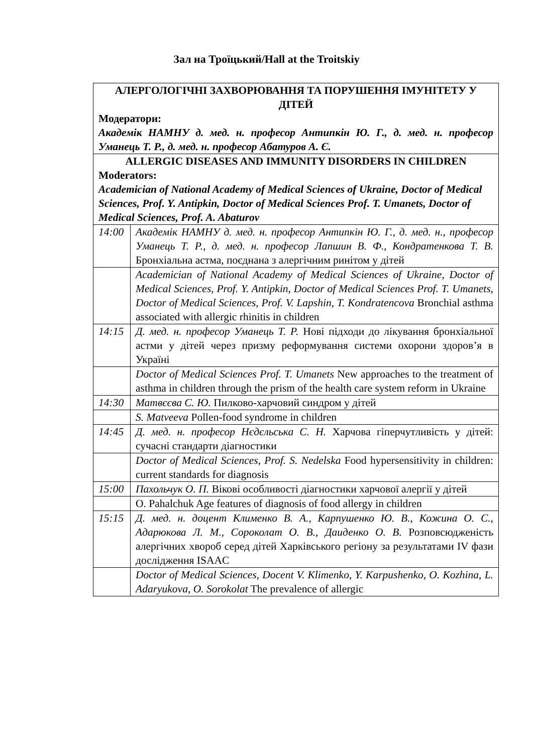Зал на Троїцький/Hall at the Troitskiy
| АЛЕРГОЛОГІЧНІ ЗАХВОРЮВАННЯ ТА ПОРУШЕННЯ ІМУНІТЕТУ У ДІТЕЙ Модератори: Академік НАМНУ д. мед. н. професор Антипкін Ю. Г., д. мед. н. професор Уманець Т. Р., д. мед. н. професор Абатуров А. Є. | |
| ALLERGIC DISEASES AND IMMUNITY DISORDERS IN CHILDREN Moderators: Academician of National Academy of Medical Sciences of Ukraine, Doctor of Medical Sciences, Prof. Y. Antipkin, Doctor of Medical Sciences Prof. T. Umanets, Doctor of Medical Sciences, Prof. A. Abaturov | |
| 14:00 | Академік НАМНУ д. мед. н. професор Антипкін Ю. Г., д. мед. н., професор Уманець Т. Р., д. мед. н. професор Лапшин В. Ф., Кондратенкова Т. В. Бронхіальна астма, поєднана з алергічним ринітом у дітей |
| | Academician of National Academy of Medical Sciences of Ukraine, Doctor of Medical Sciences, Prof. Y. Antipkin, Doctor of Medical Sciences Prof. T. Umanets, Doctor of Medical Sciences, Prof. V. Lapshin, T. Kondratencova Bronchial asthma associated with allergic rhinitis in children |
| 14:15 | Д. мед. н. професор Уманець Т. Р. Нові підходи до лікування бронхіальної астми у дітей через призму реформування системи охорони здоров’я в Україні |
| | Doctor of Medical Sciences Prof. T. Umanets New approaches to the treatment of asthma in children through the prism of the health care system reform in Ukraine |
| 14:30 | Матвєєва С. Ю. Пилково-харчовий синдром у дітей |
| | S. Matveeva Pollen-food syndrome in children |
| 14:45 | Д. мед. н. професор Нєдєльська С. Н. Харчова гіперчутливість у дітей: сучасні стандарти діагностики |
| | Doctor of Medical Sciences, Prof. S. Nedelska Food hypersensitivity in children: current standards for diagnosis |
| 15:00 | Пахольчук О. П. Вікові особливості діагностики харчової алергії у дітей |
| | O. Pahalchuk Age features of diagnosis of food allergy in children |
| 15:15 | Д. мед. н. доцент Клименко В. А., Карпушенко Ю. В., Кожина О. С., Адарюкова Л. М., Сороколат О. В., Даиденко О. В. Розповсюдженість алергічних хвороб серед дітей Харківського регіону за результатами IV фази дослідження ISAAC |
| | Doctor of Medical Sciences, Docent V. Klimenko, Y. Karpushenko, O. Kozhina, L. Adaryukova, O. Sorokolat The prevalence of allergic |